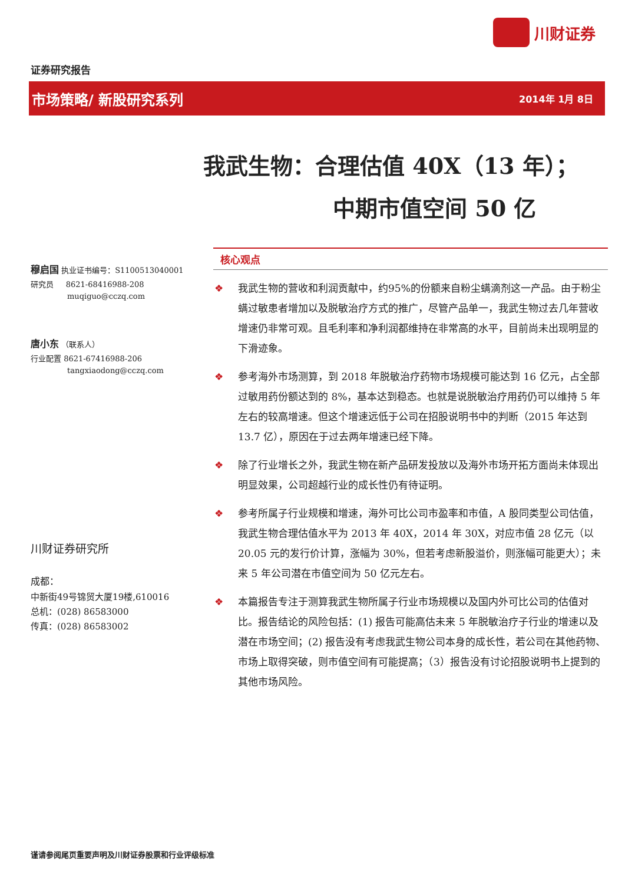川财证券
证券研究报告
市场策略/ 新股研究系列 2014年 1月 8日
我武生物：合理估值 40X（13 年）；
中期市值空间 50 亿
穆启国 执业证书编号：S1100513040001
研究员 8621-68416988-208
muqiguo@cczq.com
唐小东 （联系人）
行业配置 8621-67416988-206
tangxiaodong@cczq.com
川财证券研究所
成都：
中新街49号锦贸大厦19楼,610016
总机：(028) 86583000
传真：(028) 86583002
核心观点
❖ 我武生物的营收和利润贡献中，约95%的份额来自粉尘螨滴剂这一产品。由于粉尘螨过敏患者增加以及脱敏治疗方式的推广，尽管产品单一，我武生物过去几年营收增速仍非常可观。且毛利率和净利润都维持在非常高的水平，目前尚未出现明显的下滑迹象。
❖ 参考海外市场测算，到 2018 年脱敏治疗药物市场规模可能达到 16 亿元，占全部过敏用药份额达到的 8%，基本达到稳态。也就是说脱敏治疗用药仍可以维持 5 年左右的较高增速。但这个增速远低于公司在招股说明书中的判断（2015 年达到 13.7 亿），原因在于过去两年增速已经下降。
❖ 除了行业增长之外，我武生物在新产品研发投放以及海外市场开拓方面尚未体现出明显效果，公司超越行业的成长性仍有待证明。
❖ 参考所属子行业规模和增速，海外可比公司市盈率和市值，A 股同类型公司估值，我武生物合理估值水平为 2013 年 40X，2014 年 30X，对应市值 28 亿元（以 20.05 元的发行价计算，涨幅为 30%，但若考虑新股溢价，则涨幅可能更大）；未来 5 年公司潜在市值空间为 50 亿元左右。
❖ 本篇报告专注于测算我武生物所属子行业市场规模以及国内外可比公司的估值对比。报告结论的风险包括：(1) 报告可能高估未来 5 年脱敏治疗子行业的增速以及潜在市场空间；(2) 报告没有考虑我武生物公司本身的成长性，若公司在其他药物、市场上取得突破，则市值空间有可能提高；（3）报告没有讨论招股说明书上提到的其他市场风险。
谨请参阅尾页重要声明及川财证券股票和行业评级标准